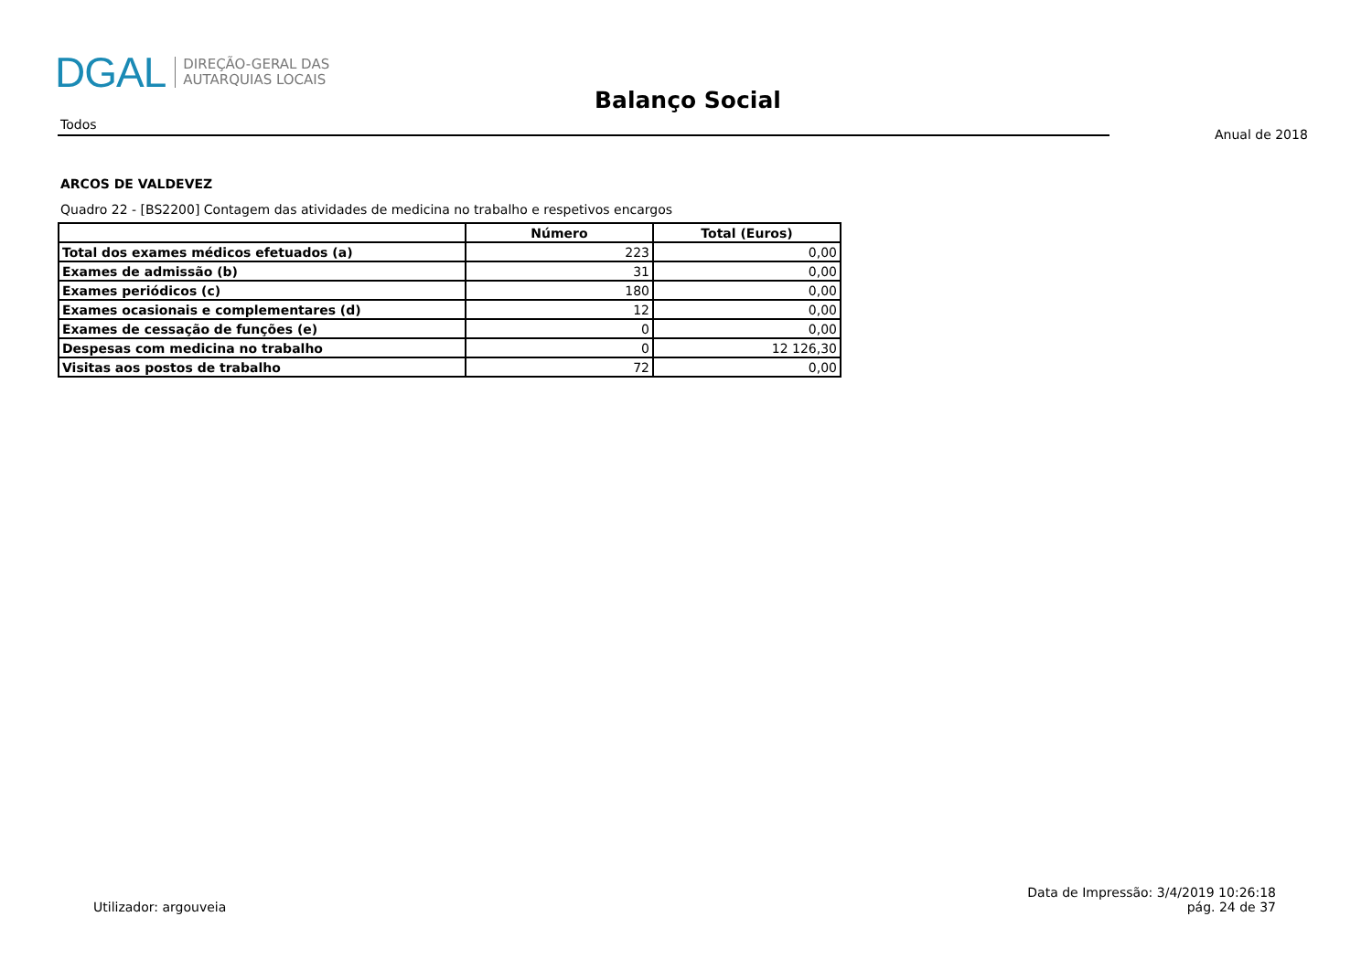DGAL
DIREÇÃO-GERAL DAS
AUTARQUIAS LOCAIS
Balanço Social
Todos
Anual de 2018
ARCOS DE VALDEVEZ
Quadro 22 - [BS2200] Contagem das atividades de medicina no trabalho e respetivos encargos
| | Número | Total (Euros) |
| --- | --- | --- |
| Total dos exames médicos efetuados (a) | 223 | 0,00 |
| Exames de admissão (b) | 31 | 0,00 |
| Exames periódicos (c) | 180 | 0,00 |
| Exames ocasionais e complementares (d) | 12 | 0,00 |
| Exames de cessação de funções (e) | 0 | 0,00 |
| Despesas com medicina no trabalho | 0 | 12 126,30 |
| Visitas aos postos de trabalho | 72 | 0,00 |
Utilizador: argouveia
Data de Impressão: 3/4/2019 10:26:18
pág. 24 de 37